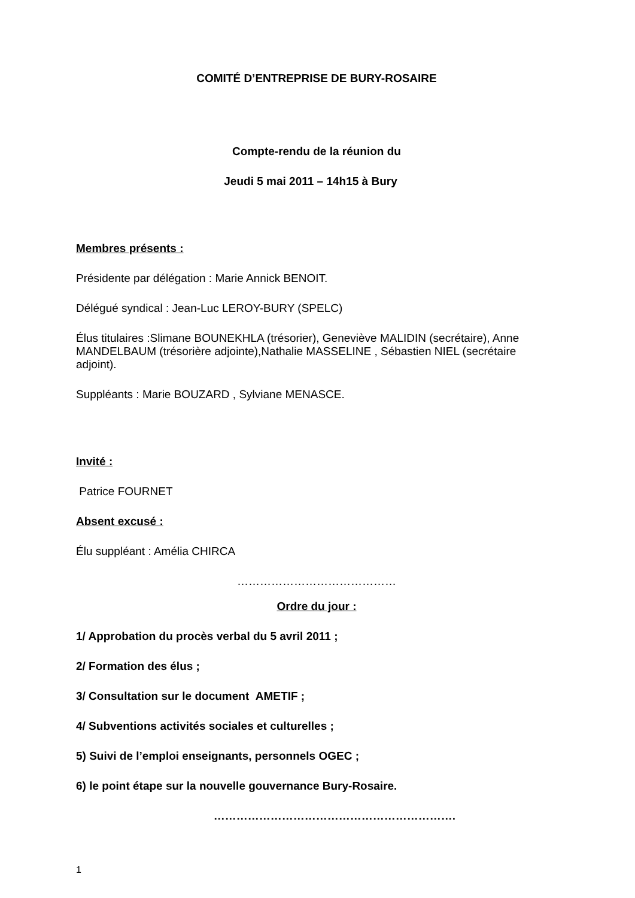COMITÉ D’ENTREPRISE DE BURY-ROSAIRE
Compte-rendu de la réunion du
Jeudi 5 mai 2011 – 14h15 à Bury
Membres présents :
Présidente par délégation : Marie Annick BENOIT.
Délégué syndical : Jean-Luc LEROY-BURY (SPELC)
Élus titulaires :Slimane BOUNEKHLA (trésorier), Geneviève MALIDIN (secrétaire), Anne MANDELBAUM (trésorière adjointe),Nathalie MASSELINE , Sébastien NIEL (secrétaire adjoint).
Suppléants : Marie BOUZARD , Sylviane MENASCE.
Invité :
Patrice FOURNET
Absent excusé :
Élu suppléant : Amélia CHIRCA
……………………………………
Ordre du jour :
1/ Approbation du procès verbal du 5 avril 2011 ;
2/ Formation des élus ;
3/ Consultation sur le document AMETIF ;
4/ Subventions activités sociales et culturelles ;
5) Suivi de l’emploi enseignants, personnels OGEC ;
6) le point étape sur la nouvelle gouvernance Bury-Rosaire.
……………………………………………………….
1